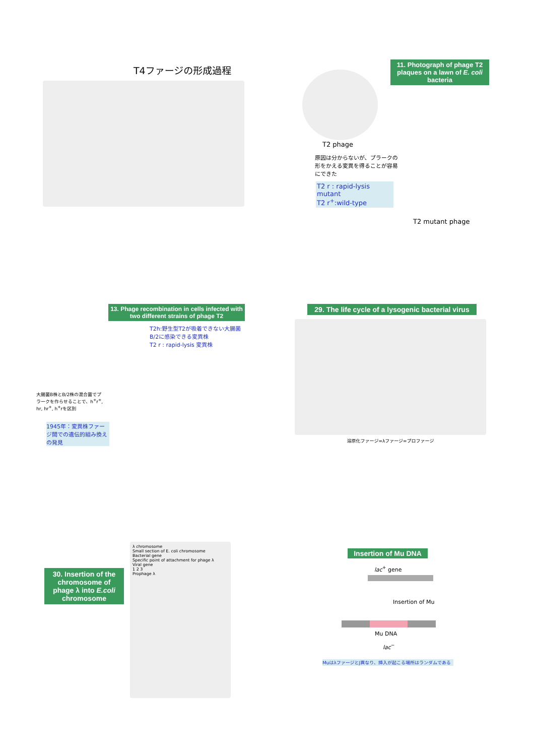T4ファージの形成過程
11. Photograph of phage T2 plaques on a lawn of E. coli bacteria
T2 phage
原因は分からないが、プラークの形をかえる変異を得ることが容易にできた
T2 r : rapid-lysis mutant
T2 r<sup>+</sup>:wild-type
T2 mutant phage
13. Phage recombination in cells infected with two different strains of phage T2
T2h:野生型T2が吸着できない大腸菌B/2に感染できる変異株
T2 r : rapid-lysis 変異株
大腸菌B株とB/2株の混合菌でプラークを作らせることで、h<sup>+</sup>r<sup>+</sup>, hr, hr<sup>+</sup>, h<sup>+</sup>rを区別
1945年：変異株ファージ間での遺伝的組み換えの発見
29. The life cycle of a lysogenic bacterial virus
溶原化ファージ=λファージ=プロファージ
30. Insertion of the chromosome of phage λ into E.coli chromosome
λ chromosome
Small section of E. coli chromosome
Bacterial gene
Specific point of attachment for phage λ
Viral gene
1 2 3
Prophage λ
Insertion of Mu DNA
lac<sup>+</sup> gene
Insertion of Mu
Mu DNA
lac<sup>−</sup>
MuはλファージとJ異なり、挿入が起こる場所はランダムである